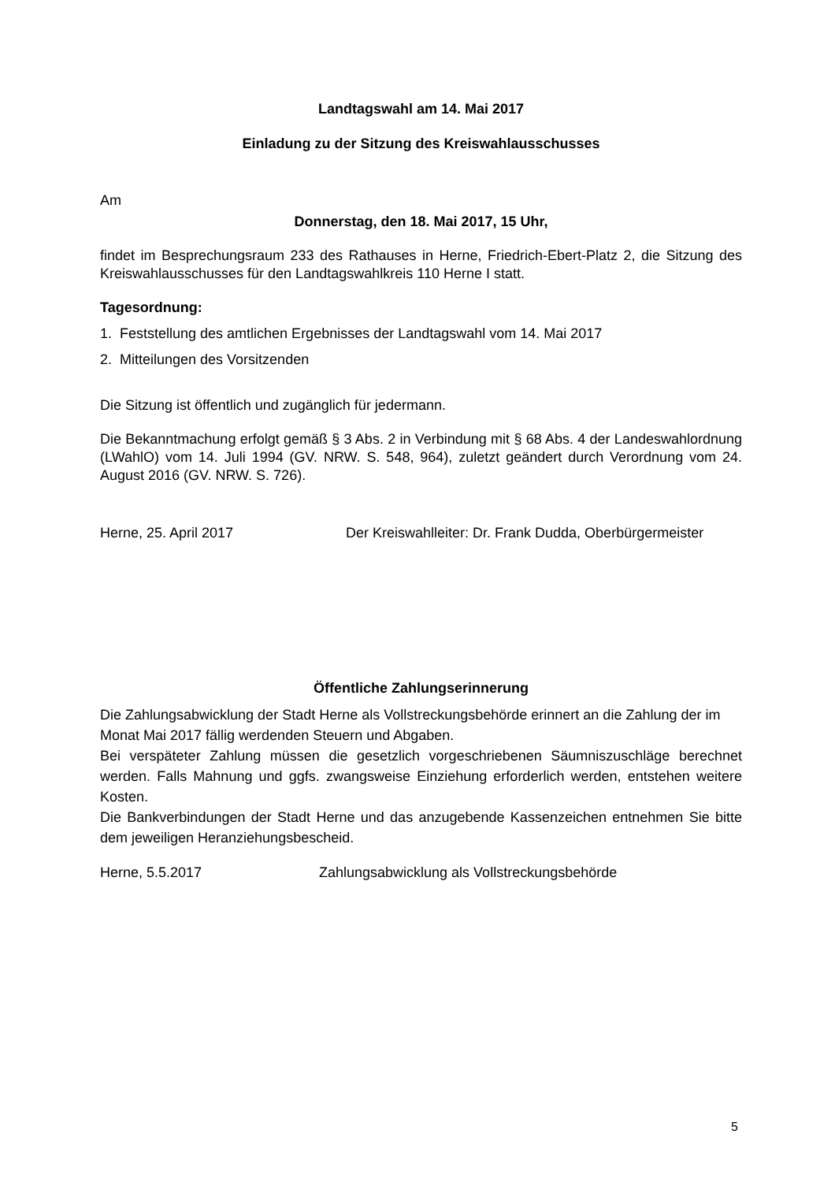Landtagswahl am 14. Mai 2017
Einladung zu der Sitzung des Kreiswahlausschusses
Am
Donnerstag, den 18. Mai 2017, 15 Uhr,
findet im Besprechungsraum 233 des Rathauses in Herne, Friedrich-Ebert-Platz 2, die Sitzung des Kreiswahlausschusses für den Landtagswahlkreis 110 Herne I statt.
Tagesordnung:
1. Feststellung des amtlichen Ergebnisses der Landtagswahl vom 14. Mai 2017
2. Mitteilungen des Vorsitzenden
Die Sitzung ist öffentlich und zugänglich für jedermann.
Die Bekanntmachung erfolgt gemäß § 3 Abs. 2 in Verbindung mit § 68 Abs. 4 der Landeswahlordnung (LWahlO) vom 14. Juli 1994 (GV. NRW. S. 548, 964), zuletzt geändert durch Verordnung vom 24. August 2016 (GV. NRW. S. 726).
Herne, 25. April 2017 Der Kreiswahlleiter: Dr. Frank Dudda, Oberbürgermeister
Öffentliche Zahlungserinnerung
Die Zahlungsabwicklung der Stadt Herne als Vollstreckungsbehörde erinnert an die Zahlung der im Monat Mai 2017 fällig werdenden Steuern und Abgaben.
Bei verspäteter Zahlung müssen die gesetzlich vorgeschriebenen Säumniszuschläge berechnet werden. Falls Mahnung und ggfs. zwangsweise Einziehung erforderlich werden, entstehen weitere Kosten.
Die Bankverbindungen der Stadt Herne und das anzugebende Kassenzeichen entnehmen Sie bitte dem jeweiligen Heranziehungsbescheid.
Herne, 5.5.2017 Zahlungsabwicklung als Vollstreckungsbehörde
5